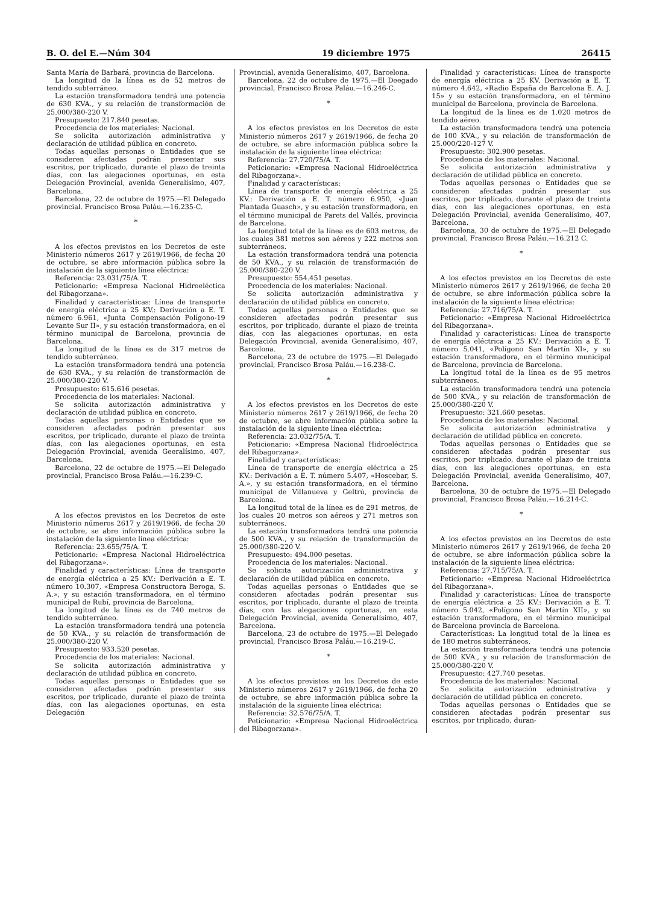B. O. del E.—Núm 304 19 diciembre 1975 26415
Santa María de Barbará, provincia de Barcelona.
La longitud de la línea es de 52 metros de tendido subterráneo.
La estación transformadora tendrá una potencia de 630 KVA., y su relación de transformación de 25.000/380-220 V.
Presupuesto: 217.840 pesetas.
Procedencia de los materiales: Nacional.
Se solicita autorización administrativa y declaración de utilidad pública en concreto.
Todas aquellas personas o Entidades que se consideren afectadas podrán presentar sus escritos, por triplicado, durante el plazo de treinta días, con las alegaciones oportunas, en esta Delegación Provincial, avenida Generalísimo, 407, Barcelona.
Barcelona, 22 de octubre de 1975.—El Delegado provincial. Francisco Brosa Paláu.—16.235-C.
*
A los efectos previstos en los Decretos de este Ministerio números 2617 y 2619/1966, de fecha 20 de octubre, se abre información pública sobre la instalación de la siguiente línea eléctrica:
Referencia: 23.031/75/A. T.
Peticionario: «Empresa Nacional Hidroeléctica del Ribagorzana».
Finalidad y características: Línea de transporte de energía eléctrica a 25 KV.: Derivación a E. T. número 6.961, «Junta Compensación Polígono-19 Levante Sur II», y su estación transformadora, en el término municipal de Barcelona, provincia de Barcelona.
La longitud de la línea es de 317 metros de tendido subterráneo.
La estación transformadora tendrá una potencia de 630 KVA., y su relación de transformación de 25.000/380-220 V.
Presupuesto: 615.616 pesetas.
Procedencia de los materiales: Nacional.
Se solicita autorización administrativa y declaración de utilidad pública en concreto.
Todas aquellas personas o Entidades que se consideren afectadas podrán presentar sus escritos, por triplicado, durante el plazo de treinta días, con las alegaciones oportunas, en esta Delegación Provincial, avenida Geeralísimo, 407, Barcelona.
Barcelona, 22 de octubre de 1975.—El Delegado provincial, Francisco Brosa Paláu.—16.239-C.
A los efectos previstos en los Decretos de este Ministerio números 2617 y 2619/1966, de fecha 20 de octubre, se abre información pública sobre la instalación de la siguiente línea eléctrica:
Referencia: 23.655/75/A. T.
Peticionario: «Empresa Nacional Hidroeléctrica del Ribagorzana».
Finalidad y características: Línea de transporte de energía eléctrica a 25 KV.: Derivación a E. T. número 10.307, «Empresa Constructora Beroga, S. A.», y su estación transformadora, en el término municipal de Rubí, provincia de Barcelona.
La longitud de la línea es de 740 metros de tendido subterráneo.
La estación transformadora tendrá una potencia de 50 KVA., y su relación de transformación de 25.000/380-220 V.
Presupuesto: 933.520 pesetas.
Procedencia de los materiales: Nacional.
Se solicita autorización administrativa y declaración de utilidad pública en concreto.
Todas aquellas personas o Entidades que se consideren afectadas podrán presentar sus escritos, por triplicado, durante el plazo de treinta días, con las alegaciones oportunas, en esta Delegación
Provincial, avenida Generalísimo, 407, Barcelona.
Barcelona, 22 de octubre de 1975.—El Deegado provincial, Francisco Brosa Paláu.—16.246-C.
*
A los efectos previstos en los Decretos de este Ministerio números 2617 y 2619/1966, de fecha 20 de octubre, se abre información pública sobre la instalación de la siguiente línea eléctrica:
Referencia: 27.720/75/A. T.
Peticionario: «Empresa Nacional Hidroeléctrica del Ribagorzana».
Finalidad y características:
Línea de transporte de energía eléctrica a 25 KV.: Derivación a E. T. número 6.950, «Juan Plantada Guasch», y su estación transformadora, en el término municipal de Parets del Vallés, provincia de Barcelona.
La longitud total de la línea es de 603 metros, de los cuales 381 metros son aéreos y 222 metros son subterráneos.
La estación transformadora tendrá una potencia de 50 KVA., y su relación de transformación de 25.000/380-220 V.
Presupuesto: 554.451 pesetas.
Procedencia de los materiales: Nacional.
Se solicita autorización administrativa y declaración de utilidad pública en concreto.
Todas aquellas personas o Entidades que se consideren afectadas podrán presentar sus escritos, por triplicado, durante el plazo de treinta días, con las alegaciones oportunas, en esta Delegación Provincial, avenida Generalísimo, 407, Barcelona.
Barcelona, 23 de octubre de 1975.—El Delegado provincial, Francisco Brosa Paláu.—16.238-C.
*
A los efectos previstos en los Decretos de este Ministerio números 2617 y 2619/1966, de fecha 20 de octubre, se abre información pública sobre la instalación de la siguiente línea eléctrica:
Referencia: 23.032/75/A. T.
Peticionario: «Empresa Nacional Hidroeléctrica del Ribagorzana».
Finalidad y características:
Línea de transporte de energía eléctrica a 25 KV.: Derivación a E. T. número 5.407, «Hoscebar, S. A.», y su estación transformadora, en el término municipal de Villanueva y Geltrú, provincia de Barcelona.
La longitud total de la línea es de 291 metros, de los cuales 20 metros son aéreos y 271 metros son subterráneos.
La estación transformadora tendrá una potencia de 500 KVA., y su relación de transformación de 25.000/380-220 V.
Presupuesto: 494.000 pesetas.
Procedencia de los materiales: Nacional.
Se solicita autorización administrativa y declaración de utilidad pública en concreto.
Todas aquellas personas o Entidades que se consideren afectadas podrán presentar sus escritos, por triplicado, durante el plazo de treinta días, con las alegaciones oportunas, en esta Delegación Provincial, avenida Generalísimo, 407, Barcelona.
Barcelona, 23 de octubre de 1975.—El Delegado provincial, Francisco Brosa Paláu.—16.219-C.
*
A los efectos previstos en los Decretos de este Ministerio números 2617 y 2619/1966, de fecha 20 de octubre, se abre información pública sobre la instalación de la siguiente línea eléctrica:
Referencia: 32.576/75/A. T.
Peticionario: «Empresa Nacional Hidroeléctrica del Ribagorzana».
Finalidad y características: Línea de transporte de energía eléctrica a 25 KV. Derivación a E. T. número 4.642, «Radio España de Barcelona E. A. J. 15» y su estación transformadora, en el término municipal de Barcelona, provincia de Barcelona.
La longitud de la línea es de 1.020 metros de tendido aéreo.
La estación transformadora tendrá una potencia de 100 KVA., y su relación de transformación de 25.000/220-127 V.
Presupuesto: 302.900 pesetas.
Procedencia de los materiales: Nacional.
Se solicita autorización administrativa y declaración de utilidad pública en concreto.
Todas aquellas personas o Entidades que se consideren afectadas podrán presentar sus escritos, por triplicado, durante el plazo de treinta días, con las alegaciones oportunas, en esta Delegación Provincial, avenida Generalísimo, 407, Barcelona.
Barcelona, 30 de octubre de 1975.—El Delegado provincial, Francisco Brosa Paláu.—16.212 C.
*
A los efectos previstos en los Decretos de este Ministerio números 2617 y 2619/1966, de fecha 20 de octubre, se abre información pública sobre la instalación de la siguiente línea eléctrica:
Referencia: 27.716/75/A. T.
Peticionario: «Empresa Nacional Hidroeléctrica del Ribagorzana».
Finalidad y características: Línea de transporte de energía eléctrica a 25 KV.: Derivación a E. T. número 5.041, «Polígono San Martín XI», y su estación transformadora, en el término municipal de Barcelona, provincia de Barcelona.
La longitud total de la línea es de 95 metros subterráneos.
La estación transformadora tendrá una potencia de 500 KVA., y su relación de transformación de 25.000/380-220 V.
Presupuesto: 321.660 pesetas.
Procedencia de los materiales: Nacional.
Se solicita autorización administrativa y declaración de utilidad pública en concreto.
Todas aquellas personas o Entidades que se consideren afectadas podrán presentar sus escritos, por triplicado, durante el plazo de treinta días, con las alegaciones oportunas, en esta Delegación Provincial, avenida Generalísimo, 407, Barcelona.
Barcelona, 30 de octubre de 1975.—El Delegado provincial, Francisco Brosa Paláu.—16.214-C.
*
A los efectos previstos en los Decretos de este Ministerio números 2617 y 2619/1966, de fecha 20 de octubre, se abre información pública sobre la instalación de la siguiente línea eléctrica:
Referencia: 27.715/75/A. T.
Peticionario: «Empresa Nacional Hidroeléctrica del Ribagorzana».
Finalidad y características: Línea de transporte de energía eléctrica a 25 KV.: Derivación a E. T. número 5.042, «Polígono San Martín XII», y su estación transformadora, en el término municipal de Barcelona provincia de Barcelona.
Características: La longitud total de la línea es de 180 metros subterráneos.
La estación transformadora tendrá una potencia de 500 KVA., y su relación de transformación de 25.000/380-220 V.
Presupuesto: 427.740 pesetas.
Procedencia de los materiales: Nacional.
Se solicita autorización administrativa y declaración de utilidad pública en concreto.
Todas aquellas personas o Entidades que se consideren afectadas podrán presentar sus escritos, por triplicado, duran-